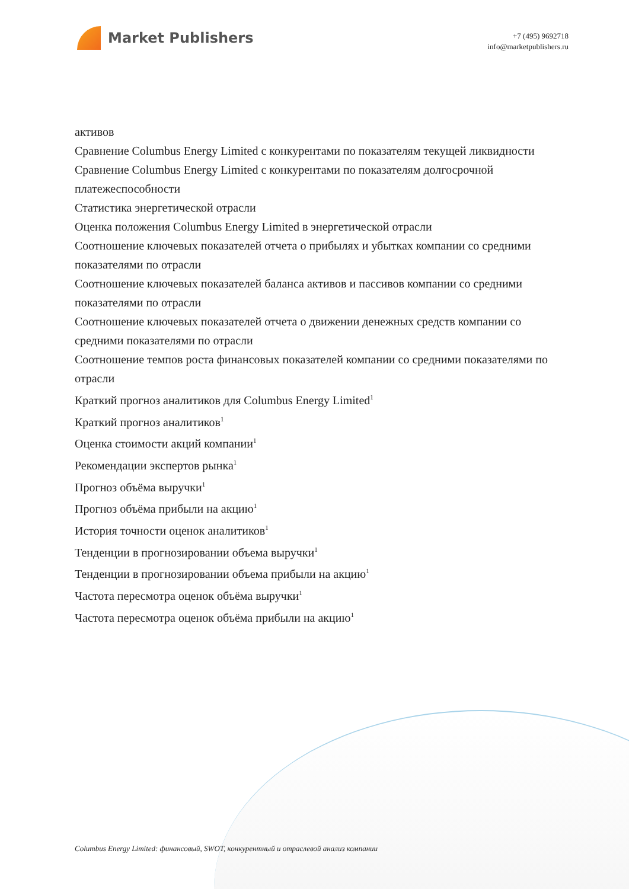Market Publishers
+7 (495) 9692718
info@marketpublishers.ru
активов
Сравнение Columbus Energy Limited с конкурентами по показателям текущей ликвидности
Сравнение Columbus Energy Limited с конкурентами по показателям долгосрочной платежеспособности
Статистика энергетической отрасли
Оценка положения Columbus Energy Limited в энергетической отрасли
Соотношение ключевых показателей отчета о прибылях и убытках компании со средними показателями по отрасли
Соотношение ключевых показателей баланса активов и пассивов компании со средними показателями по отрасли
Соотношение ключевых показателей отчета о движении денежных средств компании со средними показателями по отрасли
Соотношение темпов роста финансовых показателей компании со средними показателями по отрасли
Краткий прогноз аналитиков для Columbus Energy Limited<sup>1</sup>
Краткий прогноз аналитиков<sup>1</sup>
Оценка стоимости акций компании<sup>1</sup>
Рекомендации экспертов рынка<sup>1</sup>
Прогноз объёма выручки<sup>1</sup>
Прогноз объёма прибыли на акцию<sup>1</sup>
История точности оценок аналитиков<sup>1</sup>
Тенденции в прогнозировании объема выручки<sup>1</sup>
Тенденции в прогнозировании объема прибыли на акцию<sup>1</sup>
Частота пересмотра оценок объёма выручки<sup>1</sup>
Частота пересмотра оценок объёма прибыли на акцию<sup>1</sup>
Columbus Energy Limited: финансовый, SWOT, конкурентный и отраслевой анализ компании